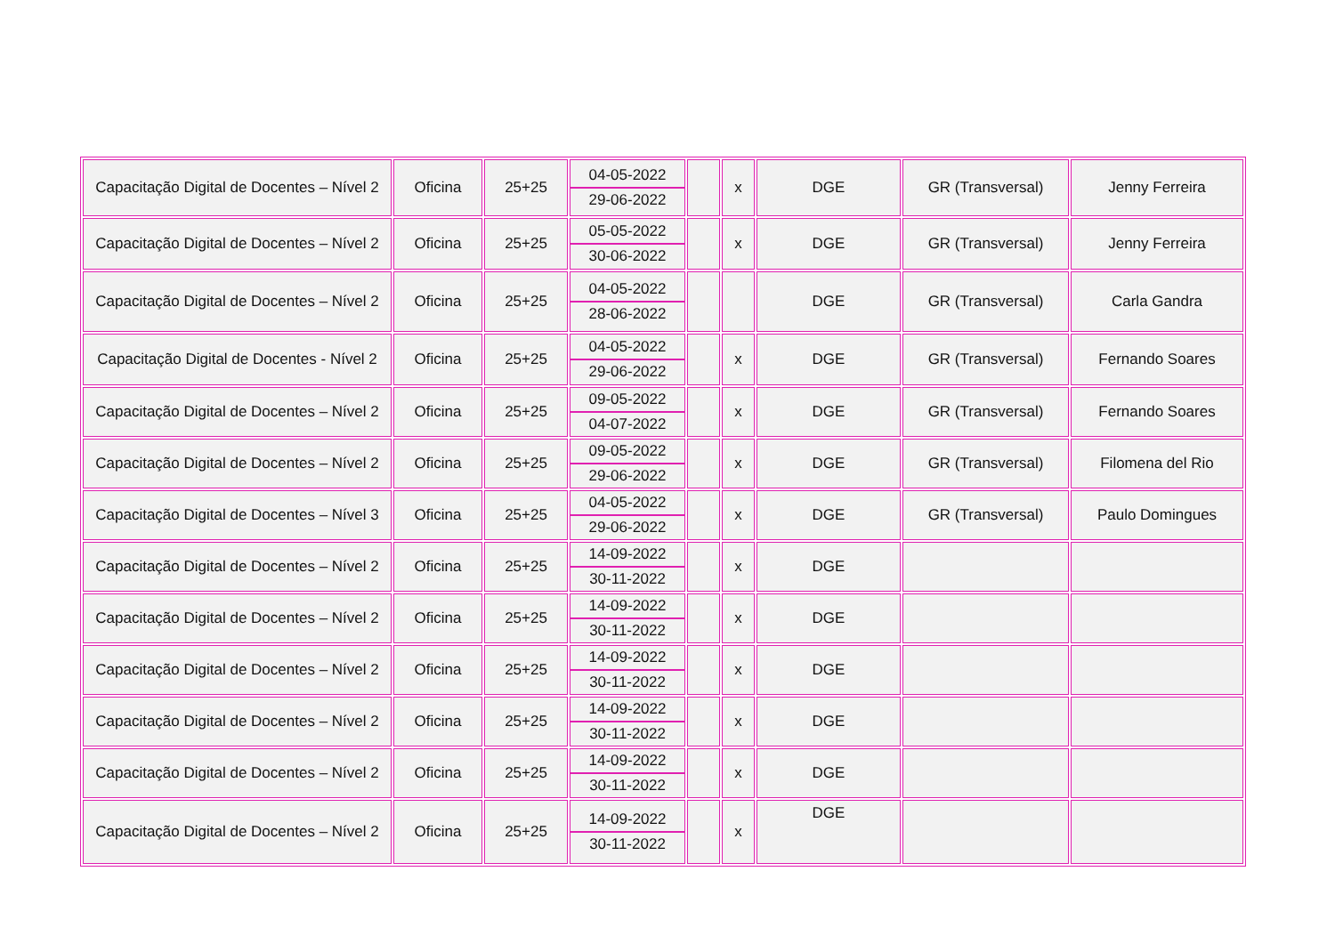| Capacitação Digital de Docentes – Nível 2 | Oficina | 25+25 | 04-05-2022 29-06-2022 | | x | DGE | GR (Transversal) | Jenny Ferreira |
| Capacitação Digital de Docentes – Nível 2 | Oficina | 25+25 | 05-05-2022 30-06-2022 | | x | DGE | GR (Transversal) | Jenny Ferreira |
| Capacitação Digital de Docentes – Nível 2 | Oficina | 25+25 | 04-05-2022 28-06-2022 | | | DGE | GR (Transversal) | Carla Gandra |
| Capacitação Digital de Docentes - Nível 2 | Oficina | 25+25 | 04-05-2022 29-06-2022 | | x | DGE | GR (Transversal) | Fernando Soares |
| Capacitação Digital de Docentes – Nível 2 | Oficina | 25+25 | 09-05-2022 04-07-2022 | | x | DGE | GR (Transversal) | Fernando Soares |
| Capacitação Digital de Docentes – Nível 2 | Oficina | 25+25 | 09-05-2022 29-06-2022 | | x | DGE | GR (Transversal) | Filomena del Rio |
| Capacitação Digital de Docentes – Nível 3 | Oficina | 25+25 | 04-05-2022 29-06-2022 | | x | DGE | GR (Transversal) | Paulo Domingues |
| Capacitação Digital de Docentes – Nível 2 | Oficina | 25+25 | 14-09-2022 30-11-2022 | | x | DGE | | |
| Capacitação Digital de Docentes – Nível 2 | Oficina | 25+25 | 14-09-2022 30-11-2022 | | x | DGE | | |
| Capacitação Digital de Docentes – Nível 2 | Oficina | 25+25 | 14-09-2022 30-11-2022 | | x | DGE | | |
| Capacitação Digital de Docentes – Nível 2 | Oficina | 25+25 | 14-09-2022 30-11-2022 | | x | DGE | | |
| Capacitação Digital de Docentes – Nível 2 | Oficina | 25+25 | 14-09-2022 30-11-2022 | | x | DGE | | |
| Capacitação Digital de Docentes – Nível 2 | Oficina | 25+25 | 14-09-2022 30-11-2022 | | x | DGE | | |